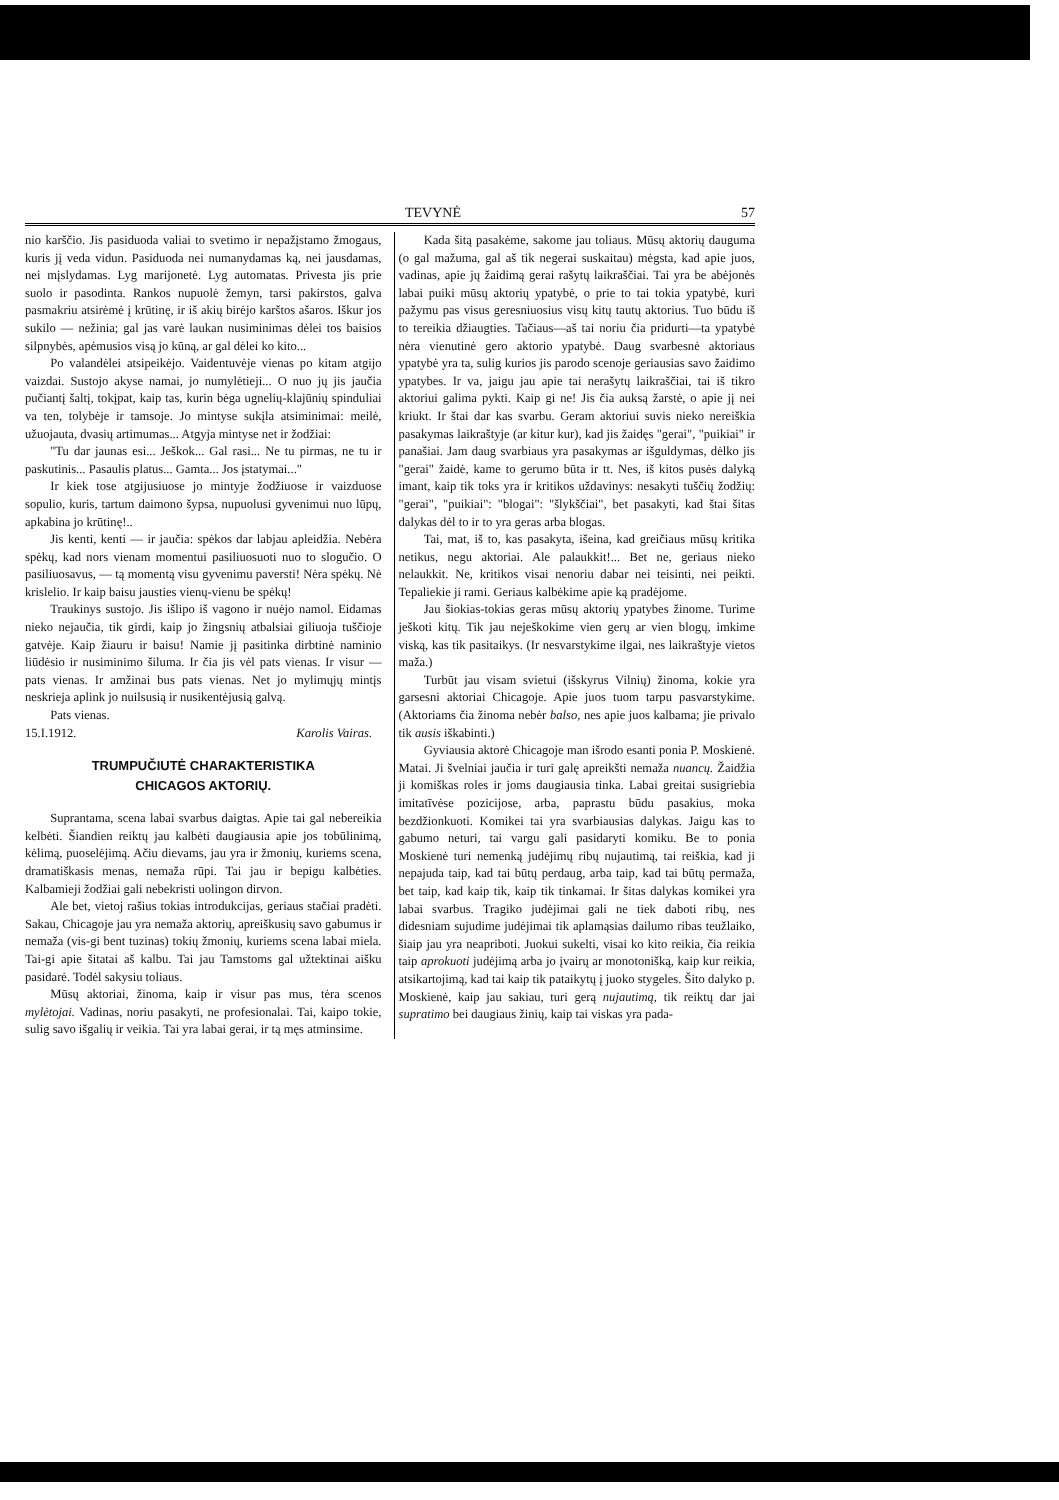TEVYNĖ 57
nio karščio. Jis pasiduoda valiai to svetimo ir nepažįstamo žmogaus, kuris jį veda vidun. Pasiduoda nei numanydamas ką, nei jausdamas, nei mįslydamas. Lyg marijonetė. Lyg automatas. Privesta jis prie suolo ir pasodinta. Rankos nupuolė žemyn, tarsi pakirstos, galva pasmakriu atsirėmė į krūtinę, ir iš akių birėjo karštos ašaros. Iškur jos sukilo — nežinia; gal jas varė laukan nusiminimas dėlei tos baisios silpnybės, apėmusios visą jo kūną, ar gal dėlei ko kito...
Po valandėlei atsipeikėjo. Vaidentuvėje vienas po kitam atgijo vaizdai. Sustojo akyse namai, jo numylėtieji... O nuo jų jis jaučia pučiantį šaltį, tokįpat, kaip tas, kurin bėga ugnelių-klajūnių spinduliai va ten, tolybėje ir tamsoje. Jo mintyse sukįla atsiminimai: meilė, užuojauta, dvasių artimumas... Atgyja mintyse net ir žodžiai:
"Tu dar jaunas esi... Ješkok... Gal rasi... Ne tu pirmas, ne tu ir paskutinis... Pasaulis platus... Gamta... Jos įstatymai..."
Ir kiek tose atgijusiuose jo mintyje žodžiuose ir vaizduose sopulio, kuris, tartum daimono šypsa, nupuolusi gyvenimui nuo lūpų, apkabina jo krūtinę!..
Jis kenti, kenti — ir jaučia: spėkos dar labjau apleidžia. Nebėra spėkų, kad nors vienam momentui pasiliuosuoti nuo to slogučio. O pasiliuosavus, — tą momentą visu gyvenimu paversti! Nėra spėkų. Nė krislelio. Ir kaip baisu jausties vienų-vienu be spėkų!
Traukinys sustojo. Jis išlipo iš vagono ir nuėjo namol. Eidamas nieko nejaučia, tik girdi, kaip jo žingsnių atbalsiai giliuoja tuščioje gatvėje. Kaip žiauru ir baisu! Namie jį pasitinka dirbtinė naminio liūdėsio ir nusiminimo šiluma. Ir čia jis vėl pats vienas. Ir visur — pats vienas. Ir amžinai bus pats vienas. Net jo mylimųjų mintįs neskrieja aplink jo nuilsusią ir nusikentėjusią galvą.
Pats vienas.
15.I.1912. Karolis Vairas.
TRUMPUČIUTĖ CHARAKTERISTIKA
CHICAGOS AKTORIŲ.
Suprantama, scena labai svarbus daigtas. Apie tai gal nebereikia kelbėti. Šiandien reiktų jau kalbėti daugiausia apie jos tobūlinimą, kėlimą, puoselėjimą. Ačiu dievams, jau yra ir žmonių, kuriems scena, dramatiškasis menas, nemaža rūpi. Tai jau ir bepigu kalbėties. Kalbamieji žodžiai gali nebekristi uolingon dirvon.
Ale bet, vietoj rašius tokias introdukcijas, geriaus stačiai pradėti. Sakau, Chicagoje jau yra nemaža aktorių, apreiškusių savo gabumus ir nemaža (vis-gi bent tuzinas) tokių žmonių, kuriems scena labai miela. Tai-gi apie šitatai aš kalbu. Tai jau Tamstoms gal užtektinai aišku pasidarė. Todėl sakysiu toliaus.
Mūsų aktoriai, žinoma, kaip ir visur pas mus, tėra scenos mylėtojai. Vadinas, noriu pasakyti, ne profesionalai. Tai, kaipo tokie, sulig savo išgalių ir veikia. Tai yra labai gerai, ir tą męs atminsime.
Kada šitą pasakėme, sakome jau toliaus. Mūsų aktorių dauguma (o gal mažuma, gal aš tik negerai suskaitau) mėgsta, kad apie juos, vadinas, apie jų žaidimą gerai rašytų laikraščiai. Tai yra be abėjonės labai puiki mūsų aktorių ypatybė, o prie to tai tokia ypatybė, kuri pažymu pas visus geresniuosius visų kitų tautų aktorius. Tuo būdu iš to tereikia džiaugties. Tačiaus—aš tai noriu čia pridurti—ta ypatybė nėra vienutinė gero aktorio ypatybė. Daug svarbesnė aktoriaus ypatybė yra ta, sulig kurios jis parodo scenoje geriausias savo žaidimo ypatybes. Ir va, jaigu jau apie tai nerašytų laikraščiai, tai iš tikro aktoriui galima pykti. Kaip gi ne! Jis čia auksą žarstė, o apie jį nei kriukt. Ir štai dar kas svarbu. Geram aktoriui suvis nieko nereiškia pasakymas laikraštyje (ar kitur kur), kad jis žaidęs "gerai", "puikiai" ir panašiai. Jam daug svarbiaus yra pasakymas ar išguldymas, dėlko jis "gerai" žaidė, kame to gerumo būta ir tt. Nes, iš kitos pusės dalyką imant, kaip tik toks yra ir kritikos uždavinys: nesakyti tuščių žodžių: "gerai", "puikiai": "blogai": "šlykščiai", bet pasakyti, kad štai šitas dalykas dėl to ir to yra geras arba blogas.
Tai, mat, iš to, kas pasakyta, išeina, kad greičiaus mūsų kritika netikus, negu aktoriai. Ale palaukkit!... Bet ne, geriaus nieko nelaukkit. Ne, kritikos visai nenoriu dabar nei teisinti, nei peikti. Tepaliekie ji rami. Geriaus kalbėkime apie ką pradėjome.
Jau šiokias-tokias geras mūsų aktorių ypatybes žinome. Turime ješkoti kitų. Tik jau neješkokime vien gerų ar vien blogų, imkime viską, kas tik pasitaikys. (Ir nesvarstykime ilgai, nes laikraštyje vietos maža.)
Turbūt jau visam svietui (išskyrus Vilnių) žinoma, kokie yra garsesni aktoriai Chicagoje. Apie juos tuom tarpu pasvarstykime. (Aktoriams čia žinoma nebėr balso, nes apie juos kalbama; jie privalo tik ausis iškabinti.)
Gyviausia aktorė Chicagoje man išrodo esanti ponia P. Moskienė. Matai. Ji švelniai jaučia ir turi galę apreikšti nemaža nuancų. Žaidžia ji komiškas roles ir joms daugiausia tinka. Labai greitai susigriebia imitatīvėse pozicijose, arba, paprastu būdu pasakius, moka bezdžionkuoti. Komikei tai yra svarbiausias dalykas. Jaigu kas to gabumo neturi, tai vargu gali pasidaryti komiku. Be to ponia Moskienė turi nemenką judėjimų ribų nujautimą, tai reiškia, kad ji nepajuda taip, kad tai būtų perdaug, arba taip, kad tai būtų permaža, bet taip, kad kaip tik, kaip tik tinkamai. Ir šitas dalykas komikei yra labai svarbus. Tragiko judėjimai gali ne tiek daboti ribų, nes didesniam sujudime judėjimai tik aplamąsias dailumo ribas teužlaiko, šiaip jau yra neapriboti. Juokui sukelti, visai ko kito reikia, čia reikia taip aprokuoti judėjimą arba jo įvairų ar monotonišką, kaip kur reikia, atsikartojimą, kad tai kaip tik pataikytų į juoko stygeles. Šito dalyko p. Moskienė, kaip jau sakiau, turi gerą nujautimą, tik reiktų dar jai supratimo bei daugiaus žinių, kaip tai viskas yra pada-